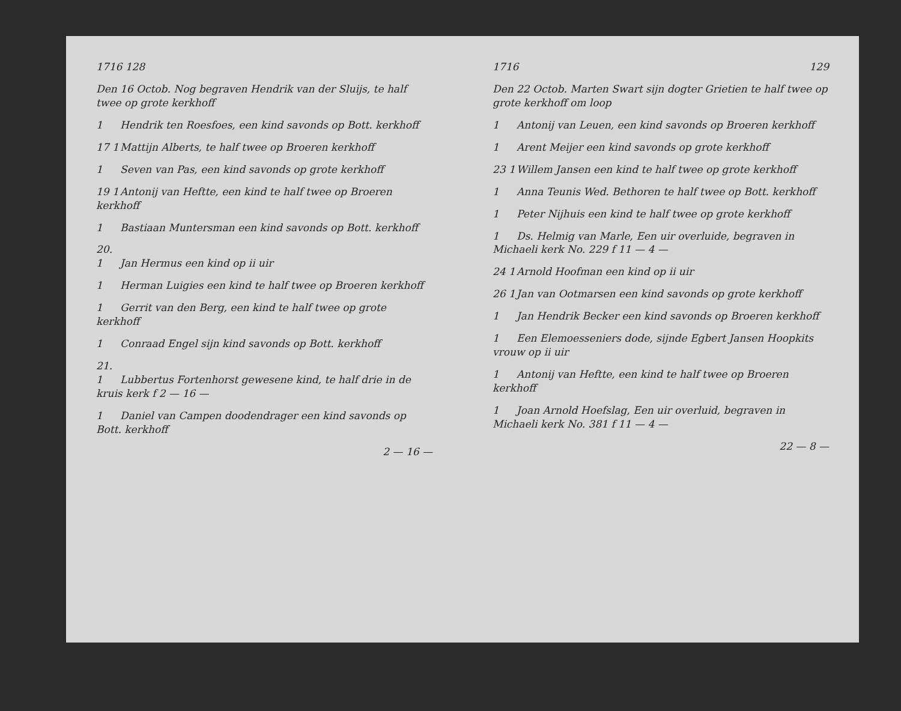1716 128
Den 16 Octob. Nog begraven Hendrik van der Sluijs, te half twee op grote kerkhoff
1 Hendrik ten Roesfoes, een kind savonds op Bott. kerkhoff
17 1 Mattijn Alberts, te half twee op Broeren kerkhoff
1 Seven van Pas, een kind savonds op grote kerkhoff
19 1 Antonij van Heftte, een kind te half twee op Broeren kerkhoff
1 Bastiaan Muntersman een kind savonds op Bott. kerkhoff
20. 1 Jan Hermus een kind op ii uir
1 Herman Luigies een kind te half twee op Broeren kerkhoff
1 Gerrit van den Berg, een kind te half twee op grote kerkhoff
1 Conraad Engel sijn kind savonds op Bott. kerkhoff
21. 1 Lubbertus Fortenhorst gewesene kind, te half drie in de kruis kerk f 2 — 16 —
1 Daniel van Campen doodendrager een kind savonds op Bott. kerkhoff
2 — 16 —
1716 129
Den 22 Octob. Marten Swart sijn dogter Grietien te half twee op grote kerkhoff om loop
1 Antonij van Leuen, een kind savonds op Broeren kerkhoff
1 Arent Meijer een kind savonds op grote kerkhoff
23 1 Willem Jansen een kind te half twee op grote kerkhoff
1 Anna Teunis Wed. Bethoren te half twee op Bott. kerkhoff
1 Peter Nijhuis een kind te half twee op grote kerkhoff
1 Ds. Helmig van Marle, Een uir overluide, begraven in Michaeli kerk No. 229 f 11 — 4 —
24 1 Arnold Hoofman een kind op ii uir
26 1 Jan van Ootmarsen een kind savonds op grote kerkhoff
1 Jan Hendrik Becker een kind savonds op Broeren kerkhoff
1 Een Elemoesseniers dode, sijnde Egbert Jansen Hoopkits vrouw op ii uir
1 Antonij van Heftte, een kind te half twee op Broeren kerkhoff
1 Joan Arnold Hoefslag, Een uir overluid, begraven in Michaeli kerk No. 381 f 11 — 4 —
22 — 8 —